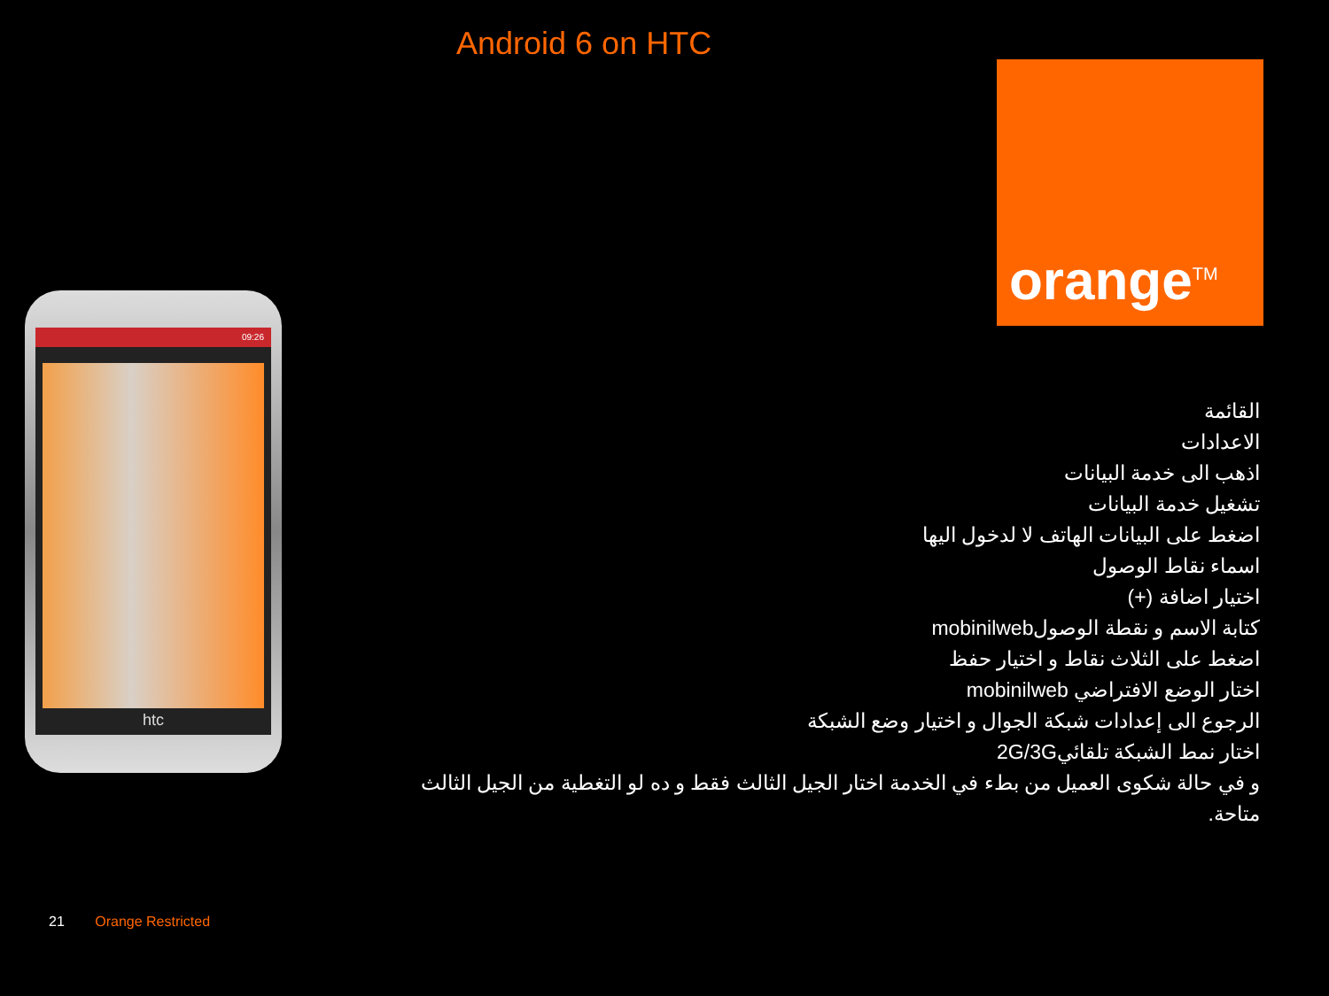Android 6 on HTC
orange<sup>TM</sup>
09:26
htc
القائمة
الاعدادات
اذهب الى خدمة البيانات
تشغيل خدمة البيانات
اضغط على البيانات الهاتف لا لدخول اليها
اسماء نقاط الوصول
اختيار اضافة (+)
كتابة الاسم و نقطة الوصولmobinilweb
اضغط على الثلاث نقاط و اختيار حفظ
اختار الوضع الافتراضي mobinilweb
الرجوع الى إعدادات شبكة الجوال و اختيار وضع الشبكة
اختار نمط الشبكة تلقائي2G/3G
و في حالة شكوى العميل من بطء في الخدمة اختار الجيل الثالث فقط و ده لو التغطية من الجيل الثالث متاحة.
21 Orange Restricted